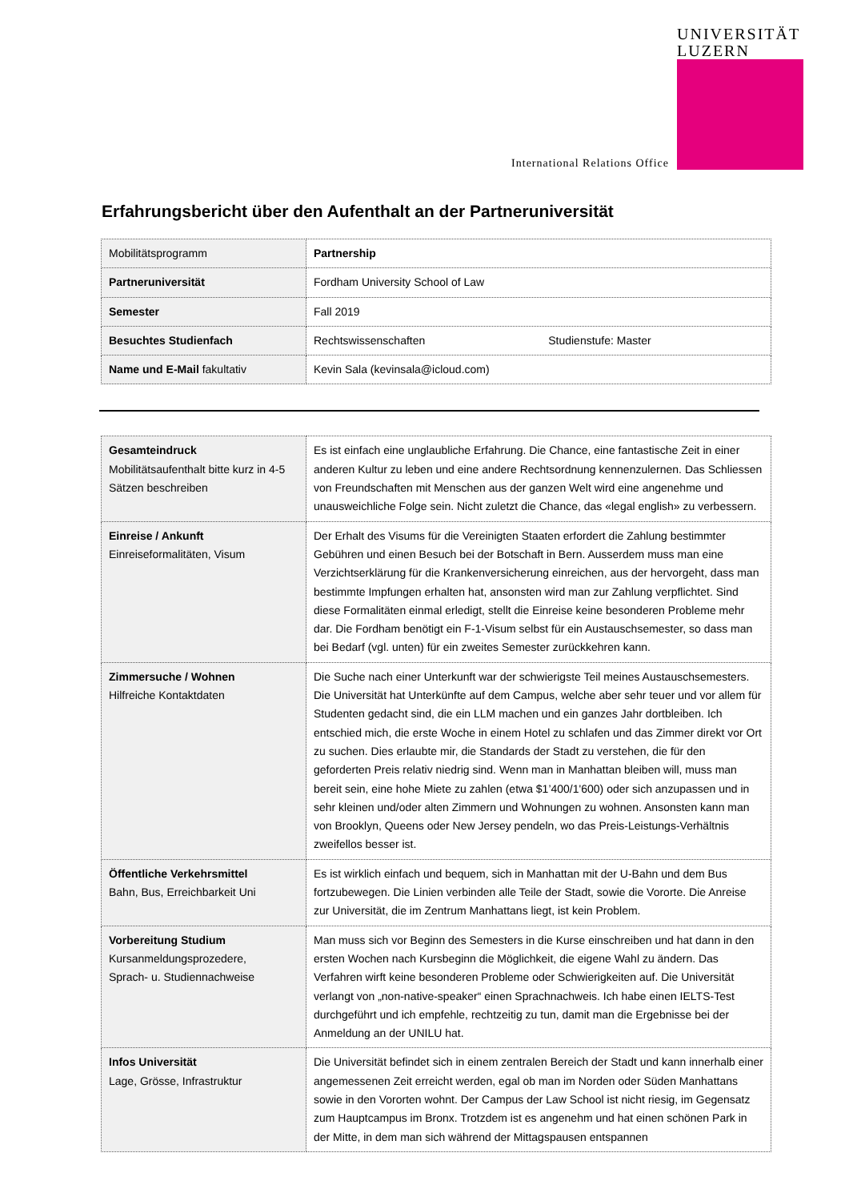International Relations Office
UNIVERSITÄT
LUZERN
Erfahrungsbericht über den Aufenthalt an der Partneruniversität
| Mobilitätsprogramm | Partnership |
| Partneruniversität | Fordham University School of Law |
| Semester | Fall 2019 |
| Besuchtes Studienfach | Rechtswissenschaften Studienstufe: Master |
| Name und E-Mail fakultativ | Kevin Sala (kevinsala@icloud.com) |
| Gesamteindruck Mobilitätsaufenthalt bitte kurz in 4-5 Sätzen beschreiben | Es ist einfach eine unglaubliche Erfahrung. Die Chance, eine fantastische Zeit in einer anderen Kultur zu leben und eine andere Rechtsordnung kennenzulernen. Das Schliessen von Freundschaften mit Menschen aus der ganzen Welt wird eine angenehme und unausweichliche Folge sein. Nicht zuletzt die Chance, das «legal english» zu verbessern. |
| Einreise / Ankunft Einreiseformalitäten, Visum | Der Erhalt des Visums für die Vereinigten Staaten erfordert die Zahlung bestimmter Gebühren und einen Besuch bei der Botschaft in Bern. Ausserdem muss man eine Verzichtserklärung für die Krankenversicherung einreichen, aus der hervorgeht, dass man bestimmte Impfungen erhalten hat, ansonsten wird man zur Zahlung verpflichtet. Sind diese Formalitäten einmal erledigt, stellt die Einreise keine besonderen Probleme mehr dar. Die Fordham benötigt ein F-1-Visum selbst für ein Austauschsemester, so dass man bei Bedarf (vgl. unten) für ein zweites Semester zurückkehren kann. |
| Zimmersuche / Wohnen Hilfreiche Kontaktdaten | Die Suche nach einer Unterkunft war der schwierigste Teil meines Austauschsemesters. Die Universität hat Unterkünfte auf dem Campus, welche aber sehr teuer und vor allem für Studenten gedacht sind, die ein LLM machen und ein ganzes Jahr dortbleiben. Ich entschied mich, die erste Woche in einem Hotel zu schlafen und das Zimmer direkt vor Ort zu suchen. Dies erlaubte mir, die Standards der Stadt zu verstehen, die für den geforderten Preis relativ niedrig sind. Wenn man in Manhattan bleiben will, muss man bereit sein, eine hohe Miete zu zahlen (etwa $1’400/1'600) oder sich anzupassen und in sehr kleinen und/oder alten Zimmern und Wohnungen zu wohnen. Ansonsten kann man von Brooklyn, Queens oder New Jersey pendeln, wo das Preis-Leistungs-Verhältnis zweifellos besser ist. |
| Öffentliche Verkehrsmittel Bahn, Bus, Erreichbarkeit Uni | Es ist wirklich einfach und bequem, sich in Manhattan mit der U-Bahn und dem Bus fortzubewegen. Die Linien verbinden alle Teile der Stadt, sowie die Vororte. Die Anreise zur Universität, die im Zentrum Manhattans liegt, ist kein Problem. |
| Vorbereitung Studium Kursanmeldungsprozedere, Sprach- u. Studiennachweise | Man muss sich vor Beginn des Semesters in die Kurse einschreiben und hat dann in den ersten Wochen nach Kursbeginn die Möglichkeit, die eigene Wahl zu ändern. Das Verfahren wirft keine besonderen Probleme oder Schwierigkeiten auf. Die Universität verlangt von „non-native-speaker“ einen Sprachnachweis. Ich habe einen IELTS-Test durchgeführt und ich empfehle, rechtzeitig zu tun, damit man die Ergebnisse bei der Anmeldung an der UNILU hat. |
| Infos Universität Lage, Grösse, Infrastruktur | Die Universität befindet sich in einem zentralen Bereich der Stadt und kann innerhalb einer angemessenen Zeit erreicht werden, egal ob man im Norden oder Süden Manhattans sowie in den Vororten wohnt. Der Campus der Law School ist nicht riesig, im Gegensatz zum Hauptcampus im Bronx. Trotzdem ist es angenehm und hat einen schönen Park in der Mitte, in dem man sich während der Mittagspausen entspannen |